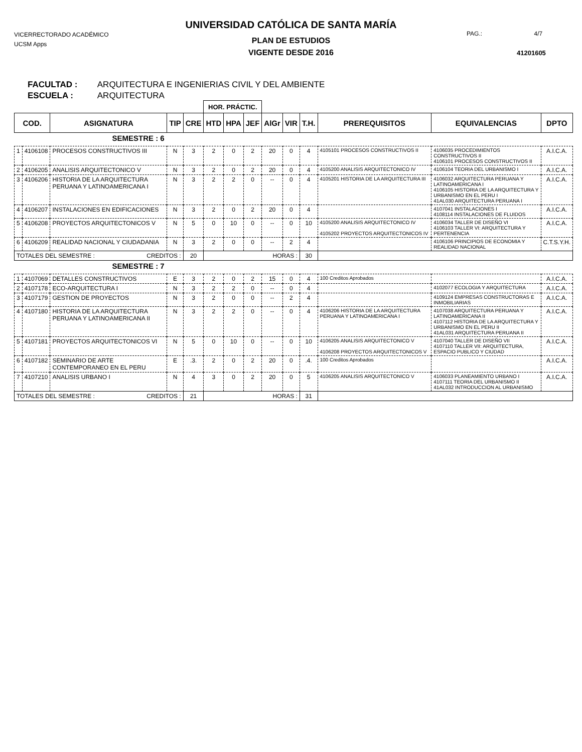UNIVERSIDAD CATÓLICA DE SANTA MARÍA
VICERRECTORADO ACADÉMICO
UCSM Apps
PAG.: 4/7
PLAN DE ESTUDIOS
VIGENTE DESDE 2016
41201605
FACULTAD : ARQUITECTURA E INGENIERIAS CIVIL Y DEL AMBIENTE
ESCUELA : ARQUITECTURA
| | | | | | HOR. PRÁCTIC. | | | | | | | | |
| COD. | | ASIGNATURA | TIP | CRE | HTD | HPA | JEF | AlGr | VIR | T.H. | PREREQUISITOS | EQUIVALENCIAS | DPTO |
| SEMESTRE : 6 | | | | | | | | | | | | | |
| 1 | 4106108 | PROCESOS CONSTRUCTIVOS III | N | 3 | 2 | 0 | 2 | 20 | 0 | 4 | 4105101 PROCESOS CONSTRUCTIVOS II | 4106035 PROCEDIMIENTOS CONSTRUCTIVOS II 4106101 PROCESOS CONSTRUCTIVOS II | A.I.C.A. |
| 2 | 4106205 | ANALISIS ARQUITECTONICO V | N | 3 | 2 | 0 | 2 | 20 | 0 | 4 | 4105200 ANALISIS ARQUITECTONICO IV | 4106104 TEORIA DEL URBANISMO I | A.I.C.A. |
| 3 | 4106206 | HISTORIA DE LA ARQUITECTURA PERUANA Y LATINOAMERICANA I | N | 3 | 2 | 2 | 0 | -- | 0 | 4 | 4105201 HISTORIA DE LA ARQUITECTURA III | 4106032 ARQUITECTURA PERUANA Y LATINOAMERICANA I 4106105 HISTORIA DE LA ARQUITECTURA Y URBANISMO EN EL PERU I 41AL030 ARQUITECTURA PERUANA I | A.I.C.A. |
| 4 | 4106207 | INSTALACIONES EN EDIFICACIONES | N | 3 | 2 | 0 | 2 | 20 | 0 | 4 | | 4107041 INSTALACIONES I 4108114 INSTALACIONES DE FLUIDOS | A.I.C.A. |
| 5 | 4106208 | PROYECTOS ARQUITECTONICOS V | N | 5 | 0 | 10 | 0 | -- | 0 | 10 | 4105200 ANALISIS ARQUITECTONICO IV 4105202 PROYECTOS ARQUITECTONICOS IV | 4106034 TALLER DE DISEÑO VI 4106103 TALLER VI: ARQUITECTURA Y PERTENENCIA | A.I.C.A. |
| 6 | 4106209 | REALIDAD NACIONAL Y CIUDADANIA | N | 3 | 2 | 0 | 0 | -- | 2 | 4 | | 4106106 PRINCIPIOS DE ECONOMIA Y REALIDAD NACIONAL | C.T.S.Y.H. |
| TOTALES DEL SEMESTRE : CREDITOS : | | | | 20 | HORAS : | | | | | 30 | | | |
| SEMESTRE : 7 | | | | | | | | | | | | | |
| 1 | 4107069 | DETALLES CONSTRUCTIVOS | E | 3 | 2 | 0 | 2 | 15 | 0 | 4 | 100 Creditos Aprobados | | A.I.C.A. |
| 2 | 4107178 | ECO-ARQUITECTURA I | N | 3 | 2 | 2 | 0 | -- | 0 | 4 | | 4102077 ECOLOGIA Y ARQUITECTURA | A.I.C.A. |
| 3 | 4107179 | GESTION DE PROYECTOS | N | 3 | 2 | 0 | 0 | -- | 2 | 4 | | 4109124 EMPRESAS CONSTRUCTORAS E INMOBILIARIAS | A.I.C.A. |
| 4 | 4107180 | HISTORIA DE LA ARQUITECTURA PERUANA Y LATINOAMERICANA II | N | 3 | 2 | 2 | 0 | -- | 0 | 4 | 4106206 HISTORIA DE LA ARQUITECTURA PERUANA Y LATINOAMERICANA I | 4107038 ARQUITECTURA PERUANA Y LATINOAMERICANA II 4107112 HISTORIA DE LA ARQUITECTURA Y URBANISMO EN EL PERU II 41AL031 ARQUITECTURA PERUANA II | A.I.C.A. |
| 5 | 4107181 | PROYECTOS ARQUITECTONICOS VI | N | 5 | 0 | 10 | 0 | -- | 0 | 10 | 4106205 ANALISIS ARQUITECTONICO V 4106208 PROYECTOS ARQUITECTONICOS V | 4107040 TALLER DE DISEÑO VII 4107110 TALLER VII: ARQUITECTURA, ESPACIO PUBLICO Y CIUDAD | A.I.C.A. |
| 6 | 4107182 | SEMINARIO DE ARTE CONTEMPORANEO EN EL PERU | E | .3. | 2 | 0 | 2 | 20 | 0 | .4. | 100 Creditos Aprobados | | A.I.C.A. |
| 7 | 4107210 | ANALISIS URBANO I | N | 4 | 3 | 0 | 2 | 20 | 0 | 5 | 4106205 ANALISIS ARQUITECTONICO V | 4106033 PLANEAMIENTO URBANO I 4107111 TEORIA DEL URBANISMO II 41AL032 INTRODUCCION AL URBANISMO | A.I.C.A. |
| TOTALES DEL SEMESTRE : CREDITOS : | | | | 21 | HORAS : | | | | | 31 | | | |